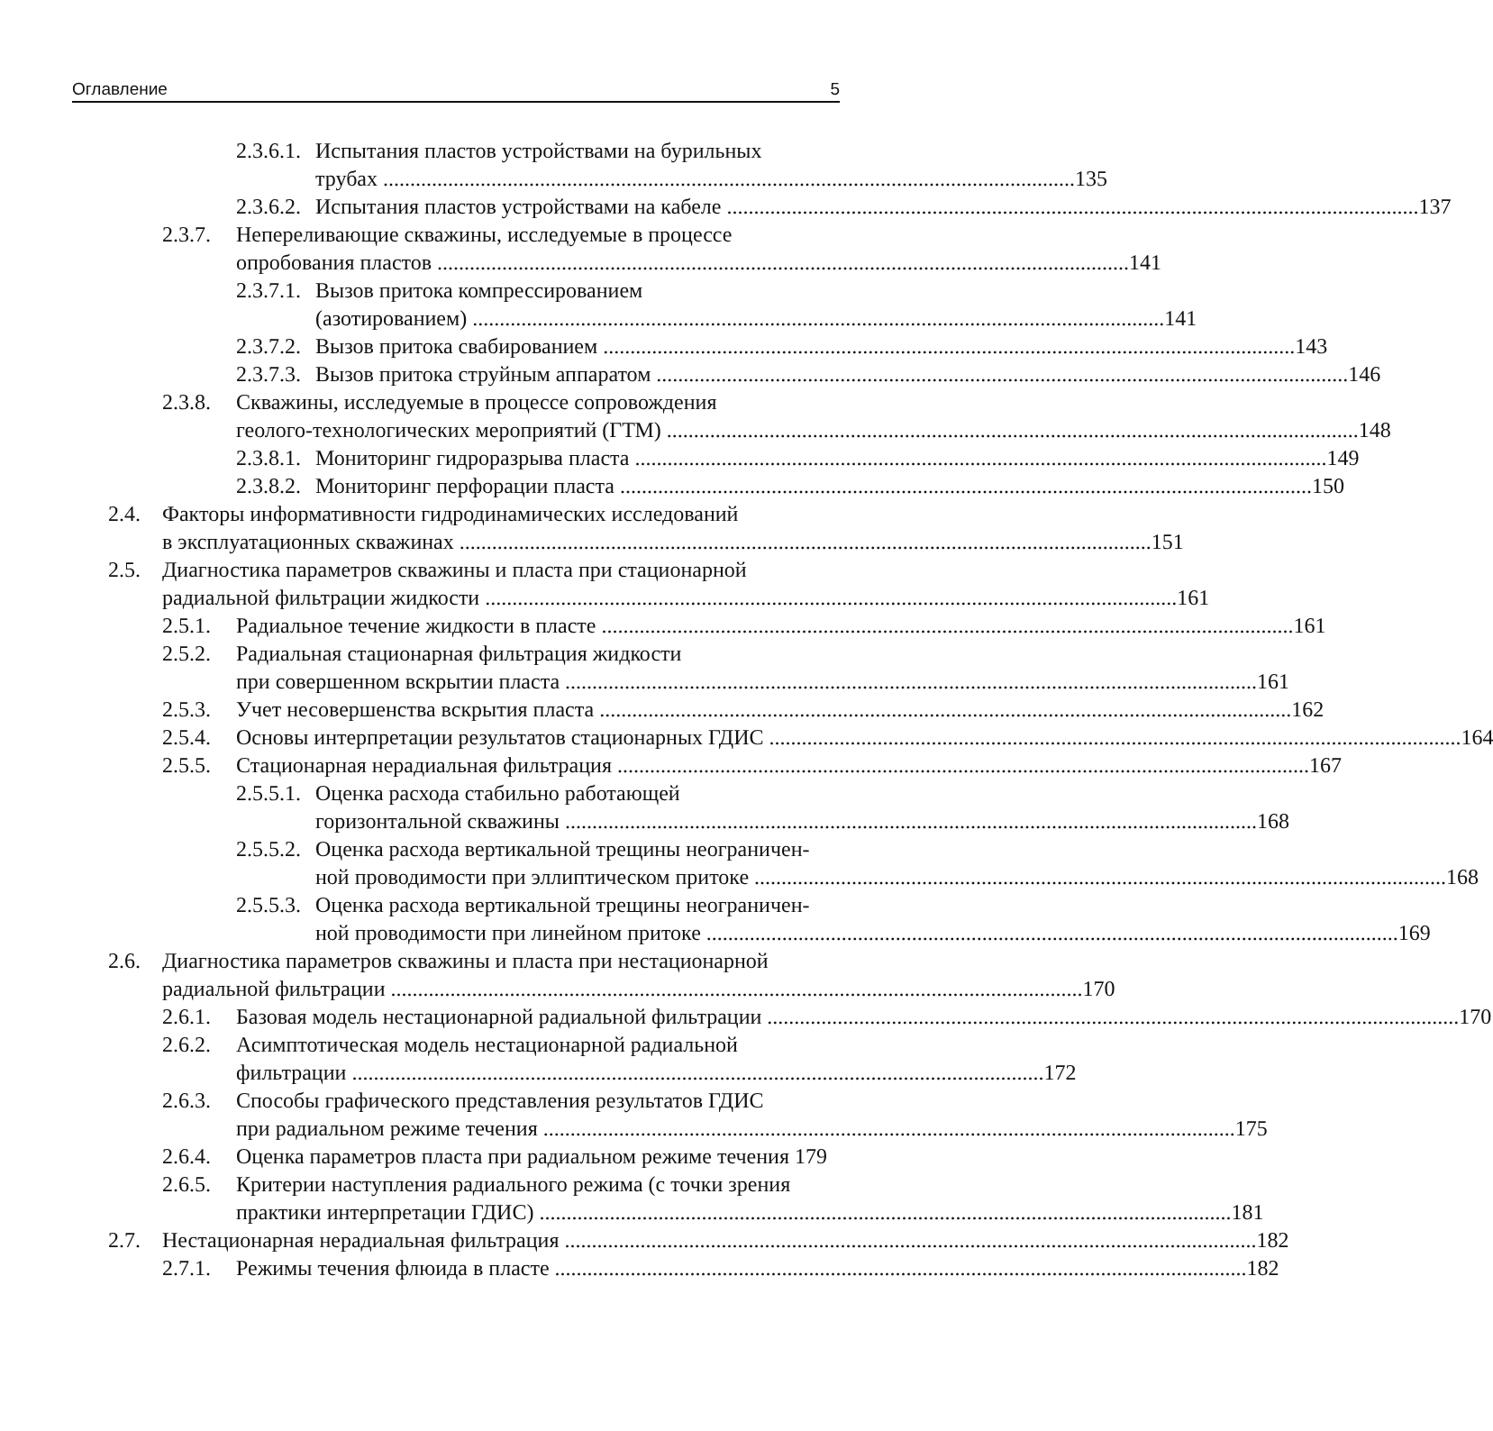Оглавление 5
2.3.6.1.
Испытания пластов устройствами на бурильных
трубах 135
2.3.6.2.
Испытания пластов устройствами на кабеле 137
2.3.7.
Непереливающие скважины, исследуемые в процессе
опробования пластов 141
2.3.7.1.
Вызов притока компрессированием
(азотированием) 141
2.3.7.2.
Вызов притока свабированием 143
2.3.7.3.
Вызов притока струйным аппаратом 146
2.3.8.
Скважины, исследуемые в процессе сопровождения
геолого-технологических мероприятий (ГТМ) 148
2.3.8.1.
Мониторинг гидроразрыва пласта 149
2.3.8.2.
Мониторинг перфорации пласта 150
2.4. Факторы информативности гидродинамических исследований
в эксплуатационных скважинах 151
2.5. Диагностика параметров скважины и пласта при стационарной
радиальной фильтрации жидкости 161
2.5.1.
Радиальное течение жидкости в пласте 161
2.5.2.
Радиальная стационарная фильтрация жидкости
при совершенном вскрытии пласта 161
2.5.3.
Учет несовершенства вскрытия пласта 162
2.5.4.
Основы интерпретации результатов стационарных ГДИС 164
2.5.5.
Стационарная нерадиальная фильтрация 167
2.5.5.1.
Оценка расхода стабильно работающей
горизонтальной скважины 168
2.5.5.2.
Оценка расхода вертикальной трещины неограничен-
ной проводимости при эллиптическом притоке 168
2.5.5.3.
Оценка расхода вертикальной трещины неограничен-
ной проводимости при линейном притоке 169
2.6. Диагностика параметров скважины и пласта при нестационарной
радиальной фильтрации 170
2.6.1.
Базовая модель нестационарной радиальной фильтрации 170
2.6.2.
Асимптотическая модель нестационарной радиальной
фильтрации 172
2.6.3.
Способы графического представления результатов ГДИС
при радиальном режиме течения 175
2.6.4.
Оценка параметров пласта при радиальном режиме течения 179
2.6.5.
Критерии наступления радиального режима (с точки зрения
практики интерпретации ГДИС) 181
2.7. Нестационарная нерадиальная фильтрация 182
2.7.1.
Режимы течения флюида в пласте 182